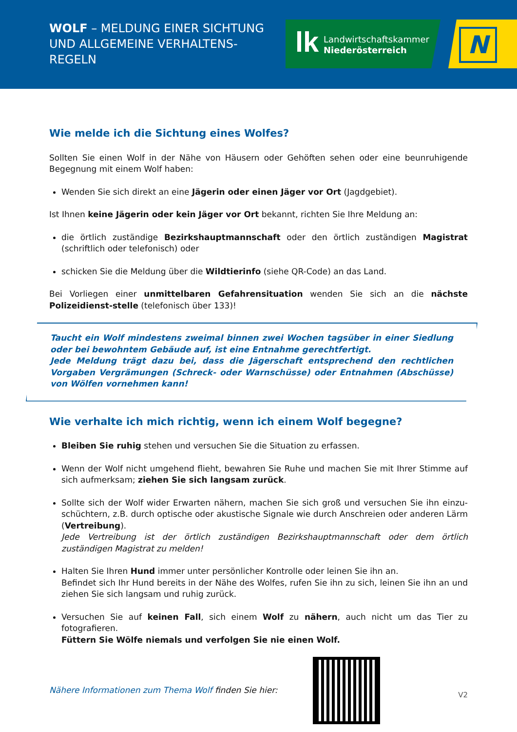WOLF – MELDUNG EINER SICHTUNG UND ALLGEMEINE VERHALTENS-REGELN
lk
Landwirtschaftskammer
Niederösterreich
N
Wie melde ich die Sichtung eines Wolfes?
Sollten Sie einen Wolf in der Nähe von Häusern oder Gehöften sehen oder eine beunruhigende Begegnung mit einem Wolf haben:
Wenden Sie sich direkt an eine Jägerin oder einen Jäger vor Ort (Jagdgebiet).
Ist Ihnen keine Jägerin oder kein Jäger vor Ort bekannt, richten Sie Ihre Meldung an:
die örtlich zuständige Bezirkshauptmannschaft oder den örtlich zuständigen Magistrat (schriftlich oder telefonisch) oder
schicken Sie die Meldung über die Wildtierinfo (siehe QR-Code) an das Land.
Bei Vorliegen einer unmittelbaren Gefahrensituation wenden Sie sich an die nächste Polizeidienst-stelle (telefonisch über 133)!
Taucht ein Wolf mindestens zweimal binnen zwei Wochen tagsüber in einer Siedlung oder bei bewohntem Gebäude auf, ist eine Entnahme gerechtfertigt.
Jede Meldung trägt dazu bei, dass die Jägerschaft entsprechend den rechtlichen Vorgaben Vergrämungen (Schreck- oder Warnschüsse) oder Entnahmen (Abschüsse) von Wölfen vornehmen kann!
Wie verhalte ich mich richtig, wenn ich einem Wolf begegne?
Bleiben Sie ruhig stehen und versuchen Sie die Situation zu erfassen.
Wenn der Wolf nicht umgehend flieht, bewahren Sie Ruhe und machen Sie mit Ihrer Stimme auf sich aufmerksam; ziehen Sie sich langsam zurück.
Sollte sich der Wolf wider Erwarten nähern, machen Sie sich groß und versuchen Sie ihn einzu-schüchtern, z.B. durch optische oder akustische Signale wie durch Anschreien oder anderen Lärm (Vertreibung).
Jede Vertreibung ist der örtlich zuständigen Bezirkshauptmannschaft oder dem örtlich zuständigen Magistrat zu melden!
Halten Sie Ihren Hund immer unter persönlicher Kontrolle oder leinen Sie ihn an.
Befindet sich Ihr Hund bereits in der Nähe des Wolfes, rufen Sie ihn zu sich, leinen Sie ihn an und ziehen Sie sich langsam und ruhig zurück.
Versuchen Sie auf keinen Fall, sich einem Wolf zu nähern, auch nicht um das Tier zu fotografieren.
Füttern Sie Wölfe niemals und verfolgen Sie nie einen Wolf.
Nähere Informationen zum Thema Wolf finden Sie hier:
V2